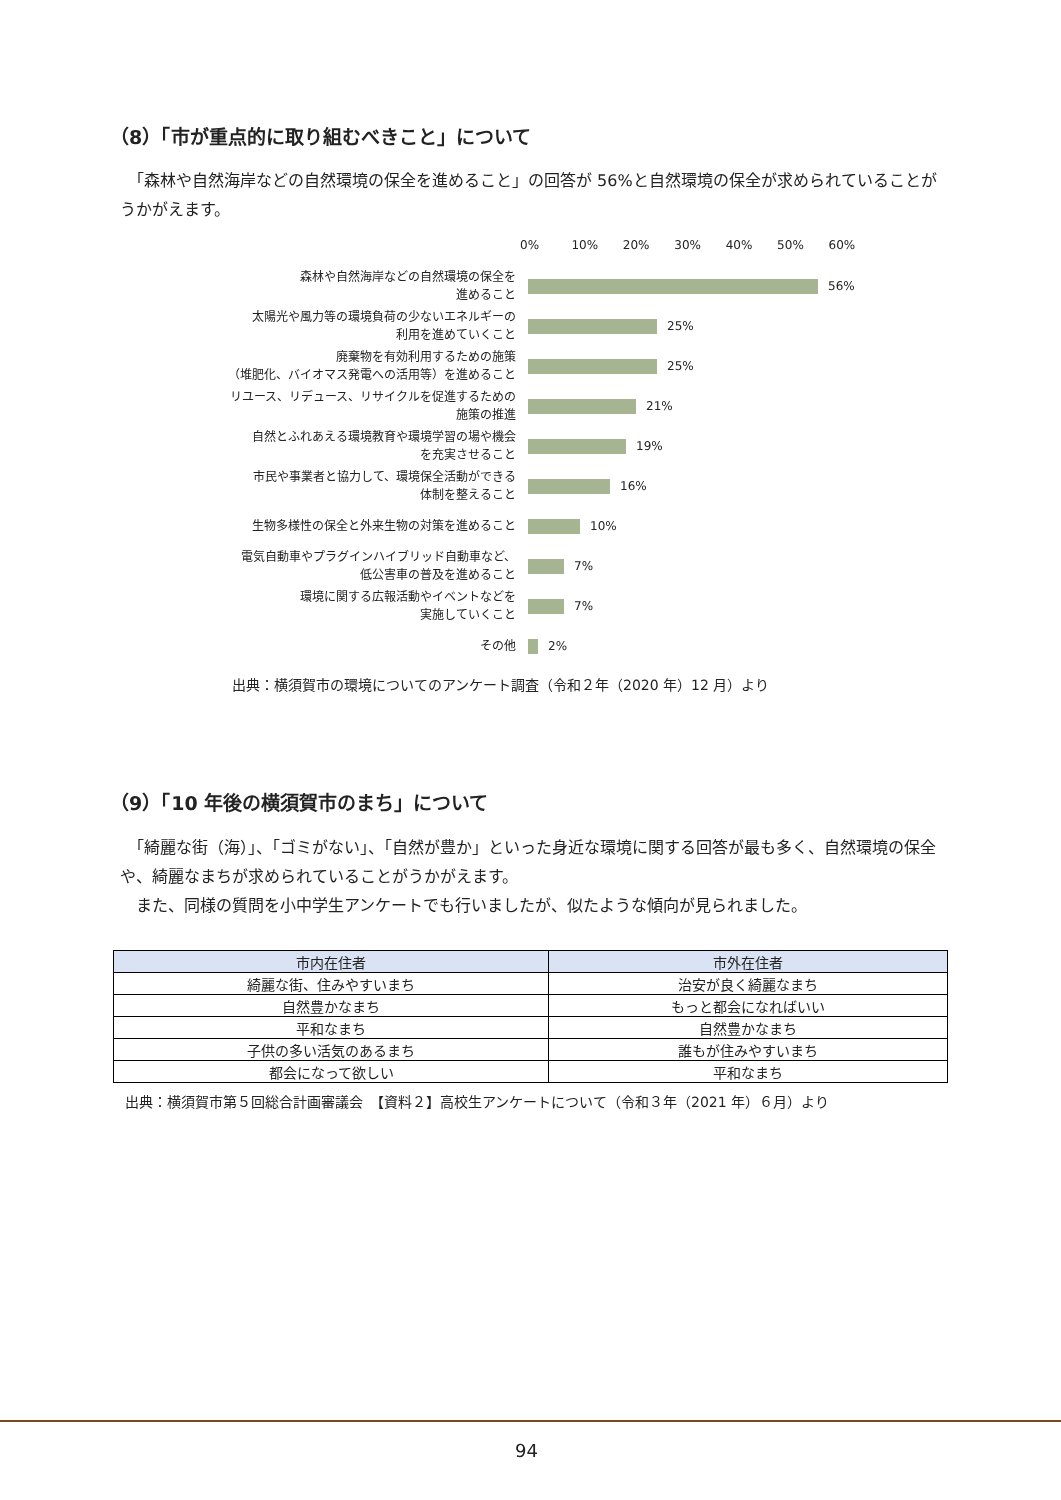（8）「市が重点的に取り組むべきこと」について
　「森林や自然海岸などの自然環境の保全を進めること」の回答が 56%と自然環境の保全が求められていることがうかがえます。
0% 10% 20% 30% 40% 50% 60%
森林や自然海岸などの自然環境の保全を
進めること
56%
太陽光や風力等の環境負荷の少ないエネルギーの
利用を進めていくこと
25%
廃棄物を有効利用するための施策
（堆肥化、バイオマス発電への活用等）を進めること
25%
リユース、リデュース、リサイクルを促進するための
施策の推進
21%
自然とふれあえる環境教育や環境学習の場や機会
を充実させること
19%
市民や事業者と協力して、環境保全活動ができる
体制を整えること
16%
生物多様性の保全と外来生物の対策を進めること
10%
電気自動車やプラグインハイブリッド自動車など、
低公害車の普及を進めること
7%
環境に関する広報活動やイベントなどを
実施していくこと
7%
その他
2%
出典：横須賀市の環境についてのアンケート調査（令和２年（2020 年）12 月）より
（9）「10 年後の横須賀市のまち」について
　「綺麗な街（海）」、「ゴミがない」、「自然が豊か」といった身近な環境に関する回答が最も多く、自然環境の保全や、綺麗なまちが求められていることがうかがえます。
　また、同様の質問を小中学生アンケートでも行いましたが、似たような傾向が見られました。
| 市内在住者 | 市外在住者 |
| --- | --- |
| 綺麗な街、住みやすいまち | 治安が良く綺麗なまち |
| 自然豊かなまち | もっと都会になればいい |
| 平和なまち | 自然豊かなまち |
| 子供の多い活気のあるまち | 誰もが住みやすいまち |
| 都会になって欲しい | 平和なまち |
出典：横須賀市第５回総合計画審議会　【資料２】高校生アンケートについて（令和３年（2021 年）６月）より
94